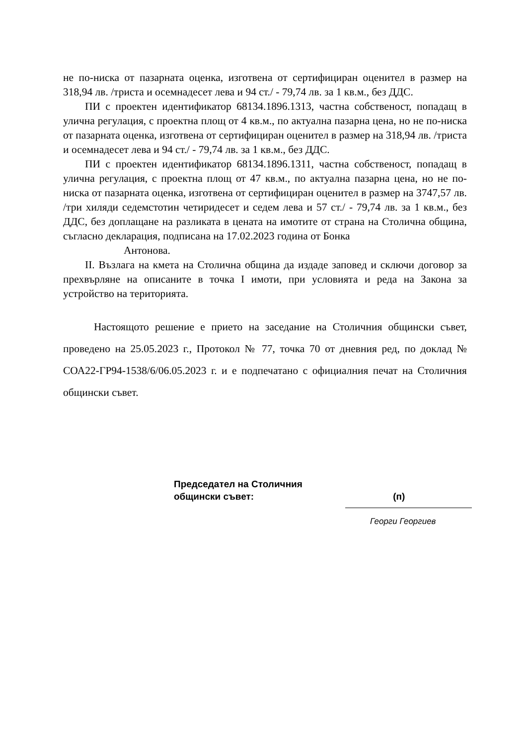не по-ниска от пазарната оценка, изготвена от сертифициран оценител в размер на 318,94 лв. /триста и осемнадесет лева и 94 ст./ - 79,74 лв. за 1 кв.м., без ДДС.
ПИ с проектен идентификатор 68134.1896.1313, частна собственост, попадащ в улична регулация, с проектна площ от 4 кв.м., по актуална пазарна цена, но не по-ниска от пазарната оценка, изготвена от сертифициран оценител в размер на 318,94 лв. /триста и осемнадесет лева и 94 ст./ - 79,74 лв. за 1 кв.м., без ДДС.
ПИ с проектен идентификатор 68134.1896.1311, частна собственост, попадащ в улична регулация, с проектна площ от 47 кв.м., по актуална пазарна цена, но не по-ниска от пазарната оценка, изготвена от сертифициран оценител в размер на 3747,57 лв. /три хиляди седемстотин четиридесет и седем лева и 57 ст./ - 79,74 лв. за 1 кв.м., без ДДС, без доплащане на разликата в цената на имотите от страна на Столична община, съгласно декларация, подписана на 17.02.2023 година от Бонка
Антонова.
II. Възлага на кмета на Столична община да издаде заповед и сключи договор за прехвърляне на описаните в точка I имоти, при условията и реда на Закона за устройство на територията.
Настоящото решение е прието на заседание на Столичния общински съвет, проведено на 25.05.2023 г., Протокол № 77, точка 70 от дневния ред, по доклад № СОА22-ГР94-1538/6/06.05.2023 г. и е подпечатано с официалния печат на Столичния общински съвет.
Председател на Столичния
общински съвет: (п)
Георги Георгиев